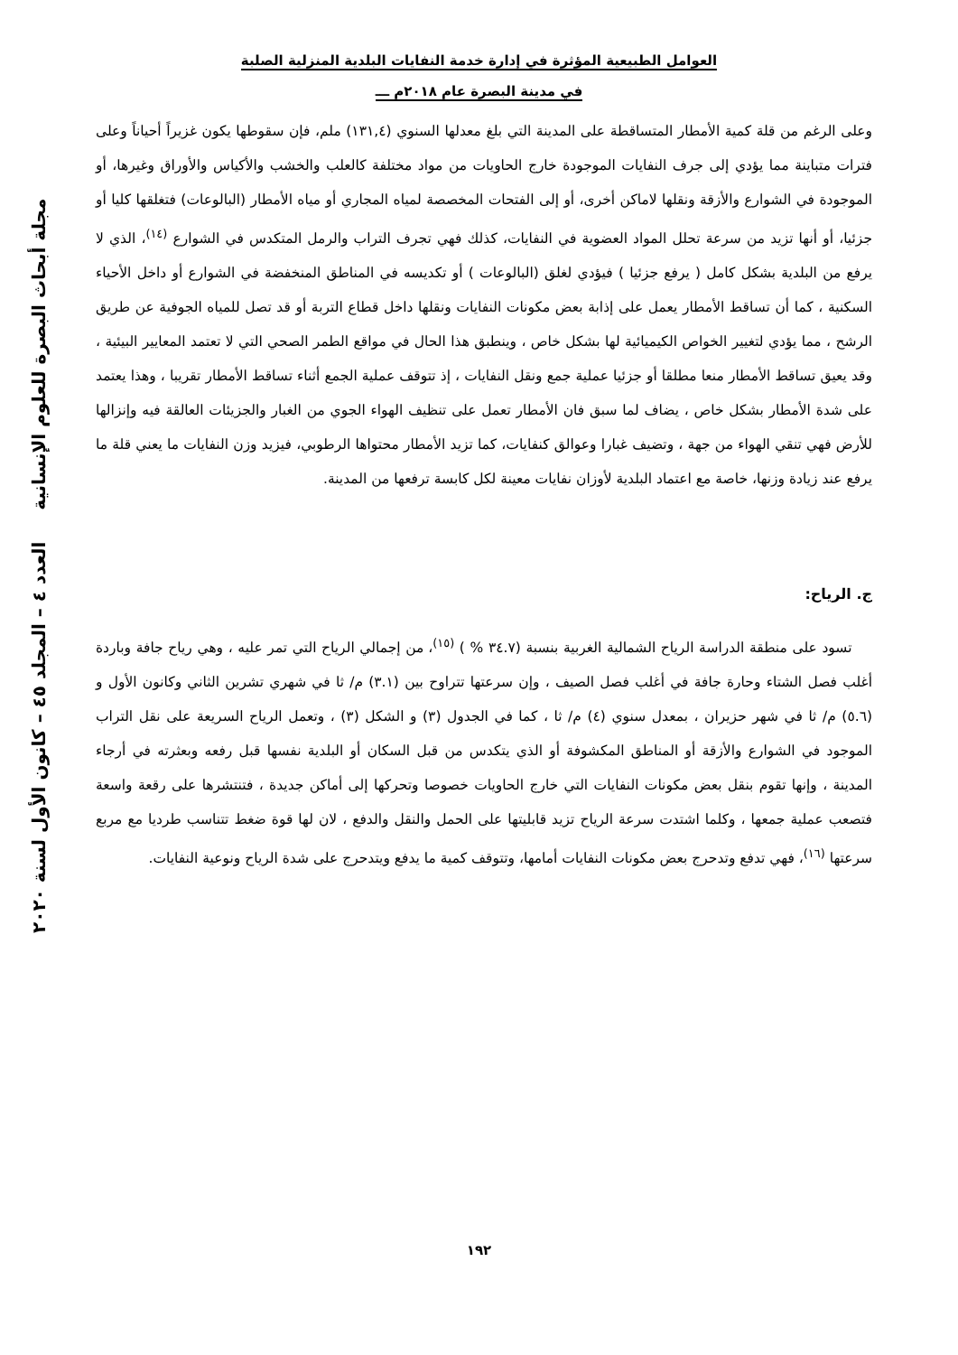العوامل الطبيعية المؤثرة في إدارة خدمة النفايات البلدية المنزلية الصلبة
في مدينة البصرة عام ٢٠١٨م ـــ
وعلى الرغم من قلة كمية الأمطار المتساقطة على المدينة التي بلغ معدلها السنوي (١٣١,٤) ملم، فإن سقوطها يكون غزيراً أحياناً وعلى فترات متباينة مما يؤدي إلى جرف النفايات الموجودة خارج الحاويات من مواد مختلفة كالعلب والخشب والأكياس والأوراق وغيرها، أو الموجودة في الشوارع والأزقة ونقلها لاماكن أخرى، أو إلى الفتحات المخصصة لمياه المجاري أو مياه الأمطار (البالوعات) فتغلقها كليا أو جزئيا، أو أنها تزيد من سرعة تحلل المواد العضوية في النفايات، كذلك فهي تجرف التراب والرمل المتكدس في الشوارع <sup>(١٤)</sup>، الذي لا يرفع من البلدية بشكل كامل ( يرفع جزئيا ) فيؤدي لغلق (البالوعات ) أو تكديسه في المناطق المنخفضة في الشوارع أو داخل الأحياء السكنية ، كما أن تساقط الأمطار يعمل على إذابة بعض مكونات النفايات ونقلها داخل قطاع التربة أو قد تصل للمياه الجوفية عن طريق الرشح ، مما يؤدي لتغيير الخواص الكيميائية لها بشكل خاص ، وينطبق هذا الحال في مواقع الطمر الصحي التي لا تعتمد المعايير البيئية ، وقد يعيق تساقط الأمطار منعا مطلقا أو جزئيا عملية جمع ونقل النفايات ، إذ تتوقف عملية الجمع أثناء تساقط الأمطار تقريبا ، وهذا يعتمد على شدة الأمطار بشكل خاص ، يضاف لما سبق فان الأمطار تعمل على تنظيف الهواء الجوي من الغبار والجزيئات العالقة فيه وإنزالها للأرض فهي تنقي الهواء من جهة ، وتضيف غبارا وعوالق كنفايات، كما تزيد الأمطار محتواها الرطوبي، فيزيد وزن النفايات ما يعني قلة ما يرفع عند زيادة وزنها، خاصة مع اعتماد البلدية لأوزان نفايات معينة لكل كابسة ترفعها من المدينة.
ج. الرياح:
تسود على منطقة الدراسة الرياح الشمالية الغربية بنسبة (٣٤.٧ % ) <sup>(١٥)</sup>، من إجمالي الرياح التي تمر عليه ، وهي رياح جافة وباردة أغلب فصل الشتاء وحارة جافة في أغلب فصل الصيف ، وإن سرعتها تتراوح بين (٣.١) م/ ثا في شهري تشرين الثاني وكانون الأول و (٥.٦) م/ ثا في شهر حزيران ، بمعدل سنوي (٤) م/ ثا ، كما في الجدول (٣) و الشكل (٣) ، وتعمل الرياح السريعة على نقل التراب الموجود في الشوارع والأزقة أو المناطق المكشوفة أو الذي يتكدس من قبل السكان أو البلدية نفسها قبل رفعه وبعثرته في أرجاء المدينة ، وإنها تقوم بنقل بعض مكونات النفايات التي خارج الحاويات خصوصا وتحركها إلى أماكن جديدة ، فتنتشرها على رقعة واسعة فتصعب عملية جمعها ، وكلما اشتدت سرعة الرياح تزيد قابليتها على الحمل والنقل والدفع ، لان لها قوة ضغط تتناسب طرديا مع مربع سرعتها <sup>(١٦)</sup>، فهي تدفع وتدحرج بعض مكونات النفايات أمامها، وتتوقف كمية ما يدفع ويتدحرج على شدة الرياح ونوعية النفايات.
مجلة أبحاث البصرة للعلوم الإنسانية العدد ٤ – المجلد ٤٥ – كانون الأول لسنة ٢٠٢٠
١٩٢